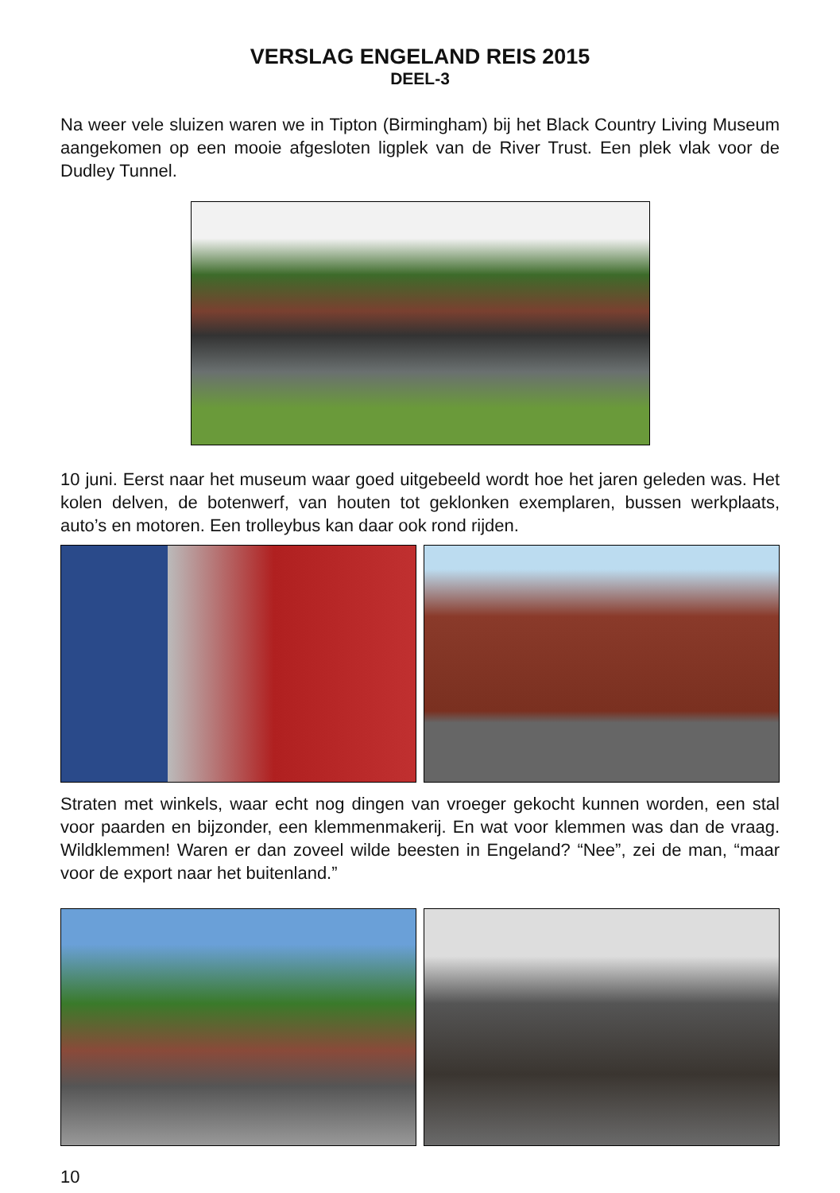VERSLAG ENGELAND REIS 2015
DEEL-3
Na weer vele sluizen waren we in Tipton (Birmingham) bij het Black Country Living Museum aangekomen op een mooie afgesloten ligplek van de River Trust. Een plek vlak voor de Dudley Tunnel.
10 juni. Eerst naar het museum waar goed uitgebeeld wordt hoe het jaren geleden was. Het kolen delven, de botenwerf, van houten tot geklonken exemplaren, bussen werkplaats, auto’s en motoren. Een trolleybus kan daar ook rond rijden.
Straten met winkels, waar echt nog dingen van vroeger gekocht kunnen worden, een stal voor paarden en bijzonder, een klemmenmakerij. En wat voor klemmen was dan de vraag. Wildklemmen! Waren er dan zoveel wilde beesten in Engeland? “Nee”, zei de man, “maar voor de export naar het buitenland.”
10